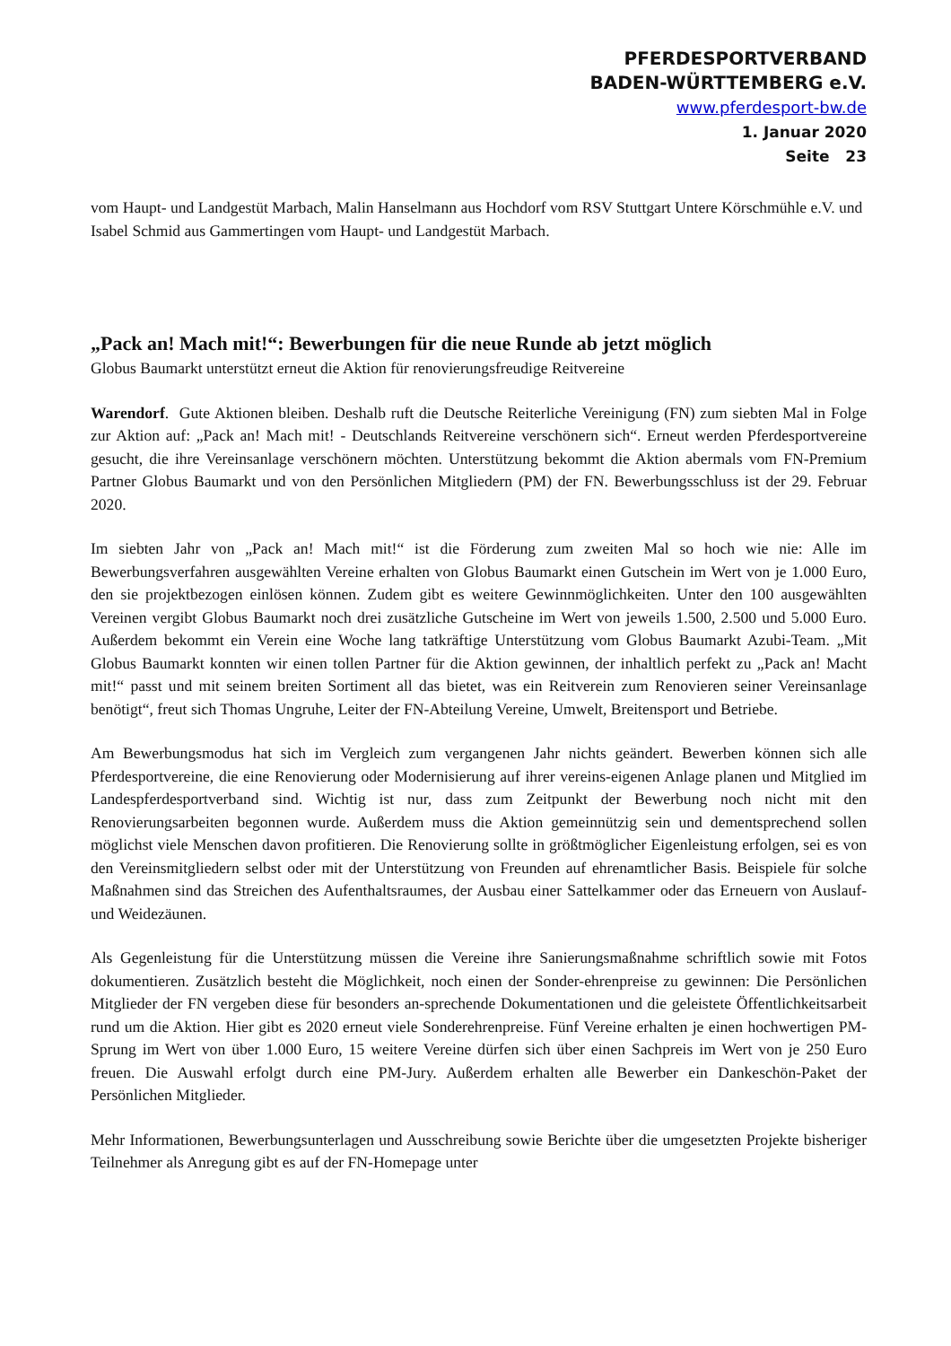PFERDESPORTVERBAND
BADEN-WÜRTTEMBERG e.V.
www.pferdesport-bw.de
1. Januar 2020
Seite 23
vom Haupt- und Landgestüt Marbach, Malin Hanselmann aus Hochdorf vom RSV Stuttgart Untere Körschmühle e.V. und Isabel Schmid aus Gammertingen vom Haupt- und Landgestüt Marbach.
„Pack an! Mach mit!“: Bewerbungen für die neue Runde ab jetzt möglich
Globus Baumarkt unterstützt erneut die Aktion für renovierungsfreudige Reitvereine
Warendorf. Gute Aktionen bleiben. Deshalb ruft die Deutsche Reiterliche Vereinigung (FN) zum siebten Mal in Folge zur Aktion auf: „Pack an! Mach mit! - Deutschlands Reitvereine verschönern sich“. Erneut werden Pferdesportvereine gesucht, die ihre Vereinsanlage verschönern möchten. Unterstützung bekommt die Aktion abermals vom FN-Premium Partner Globus Baumarkt und von den Persönlichen Mitgliedern (PM) der FN. Bewerbungsschluss ist der 29. Februar 2020.
Im siebten Jahr von „Pack an! Mach mit!“ ist die Förderung zum zweiten Mal so hoch wie nie: Alle im Bewerbungsverfahren ausgewählten Vereine erhalten von Globus Baumarkt einen Gutschein im Wert von je 1.000 Euro, den sie projektbezogen einlösen können. Zudem gibt es weitere Gewinnmöglichkeiten. Unter den 100 ausgewählten Vereinen vergibt Globus Baumarkt noch drei zusätzliche Gutscheine im Wert von jeweils 1.500, 2.500 und 5.000 Euro. Außerdem bekommt ein Verein eine Woche lang tatkräftige Unterstützung vom Globus Baumarkt Azubi-Team. „Mit Globus Baumarkt konnten wir einen tollen Partner für die Aktion gewinnen, der inhaltlich perfekt zu „Pack an! Macht mit!“ passt und mit seinem breiten Sortiment all das bietet, was ein Reitverein zum Renovieren seiner Vereinsanlage benötigt“, freut sich Thomas Ungruhe, Leiter der FN-Abteilung Vereine, Umwelt, Breitensport und Betriebe.
Am Bewerbungsmodus hat sich im Vergleich zum vergangenen Jahr nichts geändert. Bewerben können sich alle Pferdesportvereine, die eine Renovierung oder Modernisierung auf ihrer vereins-eigenen Anlage planen und Mitglied im Landespferdesportverband sind. Wichtig ist nur, dass zum Zeitpunkt der Bewerbung noch nicht mit den Renovierungsarbeiten begonnen wurde. Außerdem muss die Aktion gemeinnützig sein und dementsprechend sollen möglichst viele Menschen davon profitieren. Die Renovierung sollte in größtmöglicher Eigenleistung erfolgen, sei es von den Vereinsmitgliedern selbst oder mit der Unterstützung von Freunden auf ehrenamtlicher Basis. Beispiele für solche Maßnahmen sind das Streichen des Aufenthaltsraumes, der Ausbau einer Sattelkammer oder das Erneuern von Auslauf- und Weidezäunen.
Als Gegenleistung für die Unterstützung müssen die Vereine ihre Sanierungsmaßnahme schriftlich sowie mit Fotos dokumentieren. Zusätzlich besteht die Möglichkeit, noch einen der Sonder-ehrenpreise zu gewinnen: Die Persönlichen Mitglieder der FN vergeben diese für besonders an-sprechende Dokumentationen und die geleistete Öffentlichkeitsarbeit rund um die Aktion. Hier gibt es 2020 erneut viele Sonderehrenpreise. Fünf Vereine erhalten je einen hochwertigen PM-Sprung im Wert von über 1.000 Euro, 15 weitere Vereine dürfen sich über einen Sachpreis im Wert von je 250 Euro freuen. Die Auswahl erfolgt durch eine PM-Jury. Außerdem erhalten alle Bewerber ein Dankeschön-Paket der Persönlichen Mitglieder.
Mehr Informationen, Bewerbungsunterlagen und Ausschreibung sowie Berichte über die umgesetzten Projekte bisheriger Teilnehmer als Anregung gibt es auf der FN-Homepage unter